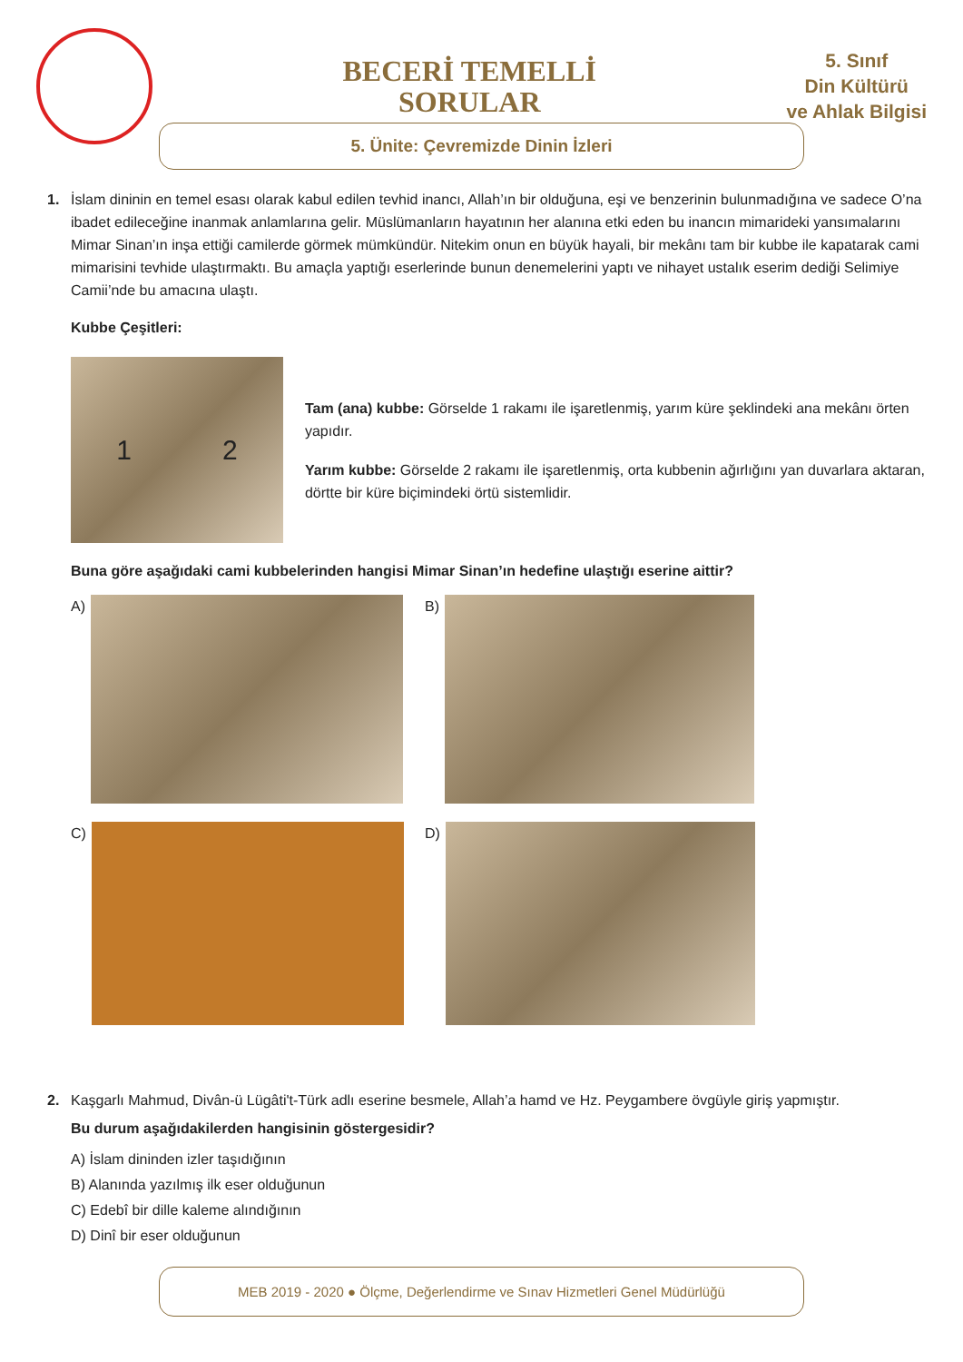BECERİ TEMELLİ
SORULAR
5. Sınıf
Din Kültürü
ve Ahlak Bilgisi
5. Ünite: Çevremizde Dinin İzleri
1. İslam dininin en temel esası olarak kabul edilen tevhid inancı, Allah’ın bir olduğuna, eşi ve benzerinin bulunmadığına ve sadece O’na ibadet edileceğine inanmak anlamlarına gelir. Müslümanların hayatının her alanına etki eden bu inancın mimarideki yansımalarını Mimar Sinan’ın inşa ettiği camilerde görmek mümkündür. Nitekim onun en büyük hayali, bir mekânı tam bir kubbe ile kapatarak cami mimarisini tevhide ulaştırmaktı. Bu amaçla yaptığı eserlerinde bunun denemelerini yaptı ve nihayet ustalık eserim dediği Selimiye Camii’nde bu amacına ulaştı.
Kubbe Çeşitleri:
1 2
Tam (ana) kubbe: Görselde 1 rakamı ile işaretlenmiş, yarım küre şeklindeki ana mekânı örten yapıdır.
Yarım kubbe: Görselde 2 rakamı ile işaretlenmiş, orta kubbenin ağırlığını yan duvarlara aktaran, dörtte bir küre biçimindeki örtü sistemlidir.
Buna göre aşağıdaki cami kubbelerinden hangisi Mimar Sinan’ın hedefine ulaştığı eserine aittir?
A)
B)
C)
D)
2. Kaşgarlı Mahmud, Divân-ü Lügâti't-Türk adlı eserine besmele, Allah’a hamd ve Hz. Peygambere övgüyle giriş yapmıştır.
Bu durum aşağıdakilerden hangisinin göstergesidir?
A) İslam dininden izler taşıdığının
B) Alanında yazılmış ilk eser olduğunun
C) Edebî bir dille kaleme alındığının
D) Dinî bir eser olduğunun
MEB 2019 - 2020 ● Ölçme, Değerlendirme ve Sınav Hizmetleri Genel Müdürlüğü